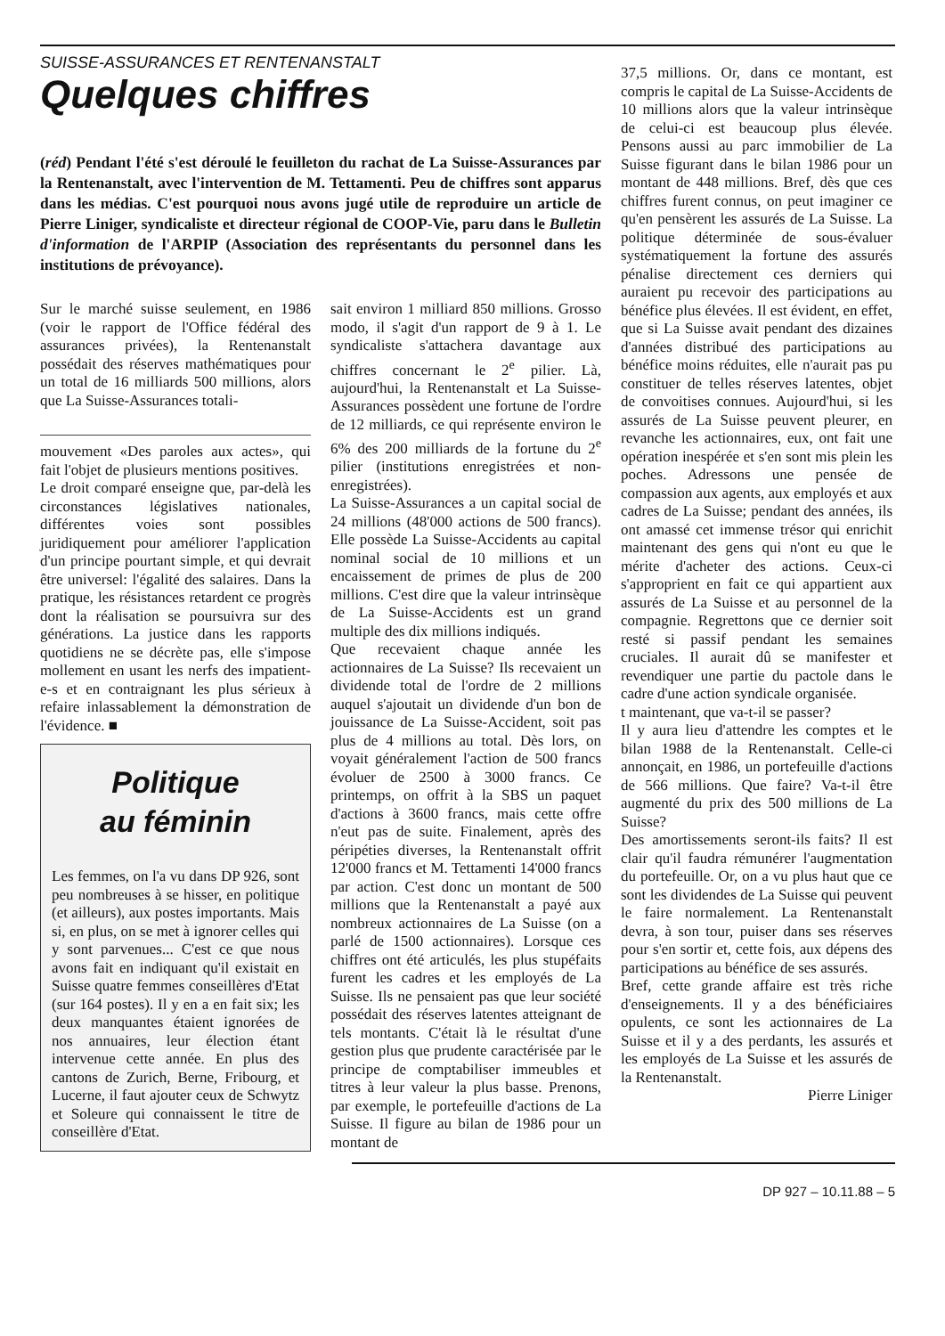SUISSE-ASSURANCES ET RENTENANSTALT
Quelques chiffres
(réd) Pendant l'été s'est déroulé le feuilleton du rachat de La Suisse-Assurances par la Rentenanstalt, avec l'intervention de M. Tettamenti. Peu de chiffres sont apparus dans les médias. C'est pourquoi nous avons jugé utile de reproduire un article de Pierre Liniger, syndicaliste et directeur régional de COOP-Vie, paru dans le Bulletin d'information de l'ARPIP (Association des représentants du personnel dans les institutions de prévoyance).
Sur le marché suisse seulement, en 1986 (voir le rapport de l'Office fédéral des assurances privées), la Rentenanstalt possédait des réserves mathématiques pour un total de 16 milliards 500 millions, alors que La Suisse-Assurances totali-
mouvement «Des paroles aux actes», qui fait l'objet de plusieurs mentions positives.
Le droit comparé enseigne que, par-delà les circonstances législatives nationales, différentes voies sont possibles juridiquement pour améliorer l'application d'un principe pourtant simple, et qui devrait être universel: l'égalité des salaires. Dans la pratique, les résistances retardent ce progrès dont la réalisation se poursuivra sur des générations. La justice dans les rapports quotidiens ne se décrète pas, elle s'impose mollement en usant les nerfs des impatient-e-s et en contraignant les plus sérieux à refaire inlassablement la démonstration de l'évidence. ■
Politique
au féminin
Les femmes, on l'a vu dans DP 926, sont peu nombreuses à se hisser, en politique (et ailleurs), aux postes importants. Mais si, en plus, on se met à ignorer celles qui y sont parvenues... C'est ce que nous avons fait en indiquant qu'il existait en Suisse quatre femmes conseillères d'Etat (sur 164 postes). Il y en a en fait six; les deux manquantes étaient ignorées de nos annuaires, leur élection étant intervenue cette année. En plus des cantons de Zurich, Berne, Fribourg, et Lucerne, il faut ajouter ceux de Schwytz et Soleure qui connaissent le titre de conseillère d'Etat.
sait environ 1 milliard 850 millions. Grosso modo, il s'agit d'un rapport de 9 à 1. Le syndicaliste s'attachera davantage aux chiffres concernant le 2<sup>e</sup> pilier. Là, aujourd'hui, la Rentenanstalt et La Suisse-Assurances possèdent une fortune de l'ordre de 12 milliards, ce qui représente environ le 6% des 200 milliards de la fortune du 2<sup>e</sup> pilier (institutions enregistrées et non-enregistrées).
La Suisse-Assurances a un capital social de 24 millions (48'000 actions de 500 francs). Elle possède La Suisse-Accidents au capital nominal social de 10 millions et un encaissement de primes de plus de 200 millions. C'est dire que la valeur intrinsèque de La Suisse-Accidents est un grand multiple des dix millions indiqués.
Que recevaient chaque année les actionnaires de La Suisse? Ils recevaient un dividende total de l'ordre de 2 millions auquel s'ajoutait un dividende d'un bon de jouissance de La Suisse-Accident, soit pas plus de 4 millions au total. Dès lors, on voyait généralement l'action de 500 francs évoluer de 2500 à 3000 francs. Ce printemps, on offrit à la SBS un paquet d'actions à 3600 francs, mais cette offre n'eut pas de suite. Finalement, après des péripéties diverses, la Rentenanstalt offrit 12'000 francs et M. Tettamenti 14'000 francs par action. C'est donc un montant de 500 millions que la Rentenanstalt a payé aux nombreux actionnaires de La Suisse (on a parlé de 1500 actionnaires). Lorsque ces chiffres ont été articulés, les plus stupéfaits furent les cadres et les employés de La Suisse. Ils ne pensaient pas que leur société possédait des réserves latentes atteignant de tels montants. C'était là le résultat d'une gestion plus que prudente caractérisée par le principe de comptabiliser immeubles et titres à leur valeur la plus basse. Prenons, par exemple, le portefeuille d'actions de La Suisse. Il figure au bilan de 1986 pour un montant de
37,5 millions. Or, dans ce montant, est compris le capital de La Suisse-Accidents de 10 millions alors que la valeur intrinsèque de celui-ci est beaucoup plus élevée. Pensons aussi au parc immobilier de La Suisse figurant dans le bilan 1986 pour un montant de 448 millions. Bref, dès que ces chiffres furent connus, on peut imaginer ce qu'en pensèrent les assurés de La Suisse. La politique déterminée de sous-évaluer systématiquement la fortune des assurés pénalise directement ces derniers qui auraient pu recevoir des participations au bénéfice plus élevées. Il est évident, en effet, que si La Suisse avait pendant des dizaines d'années distribué des participations au bénéfice moins réduites, elle n'aurait pas pu constituer de telles réserves latentes, objet de convoitises connues. Aujourd'hui, si les assurés de La Suisse peuvent pleurer, en revanche les actionnaires, eux, ont fait une opération inespérée et s'en sont mis plein les poches. Adressons une pensée de compassion aux agents, aux employés et aux cadres de La Suisse; pendant des années, ils ont amassé cet immense trésor qui enrichit maintenant des gens qui n'ont eu que le mérite d'acheter des actions. Ceux-ci s'approprient en fait ce qui appartient aux assurés de La Suisse et au personnel de la compagnie. Regrettons que ce dernier soit resté si passif pendant les semaines cruciales. Il aurait dû se manifester et revendiquer une partie du pactole dans le cadre d'une action syndicale organisée.
t maintenant, que va-t-il se passer?
Il y aura lieu d'attendre les comptes et le bilan 1988 de la Rentenanstalt. Celle-ci annonçait, en 1986, un portefeuille d'actions de 566 millions. Que faire? Va-t-il être augmenté du prix des 500 millions de La Suisse?
Des amortissements seront-ils faits? Il est clair qu'il faudra rémunérer l'augmentation du portefeuille. Or, on a vu plus haut que ce sont les dividendes de La Suisse qui peuvent le faire normalement. La Rentenanstalt devra, à son tour, puiser dans ses réserves pour s'en sortir et, cette fois, aux dépens des participations au bénéfice de ses assurés.
Bref, cette grande affaire est très riche d'enseignements. Il y a des bénéficiaires opulents, ce sont les actionnaires de La Suisse et il y a des perdants, les assurés et les employés de La Suisse et les assurés de la Rentenanstalt.
Pierre Liniger
DP 927 – 10.11.88 – 5